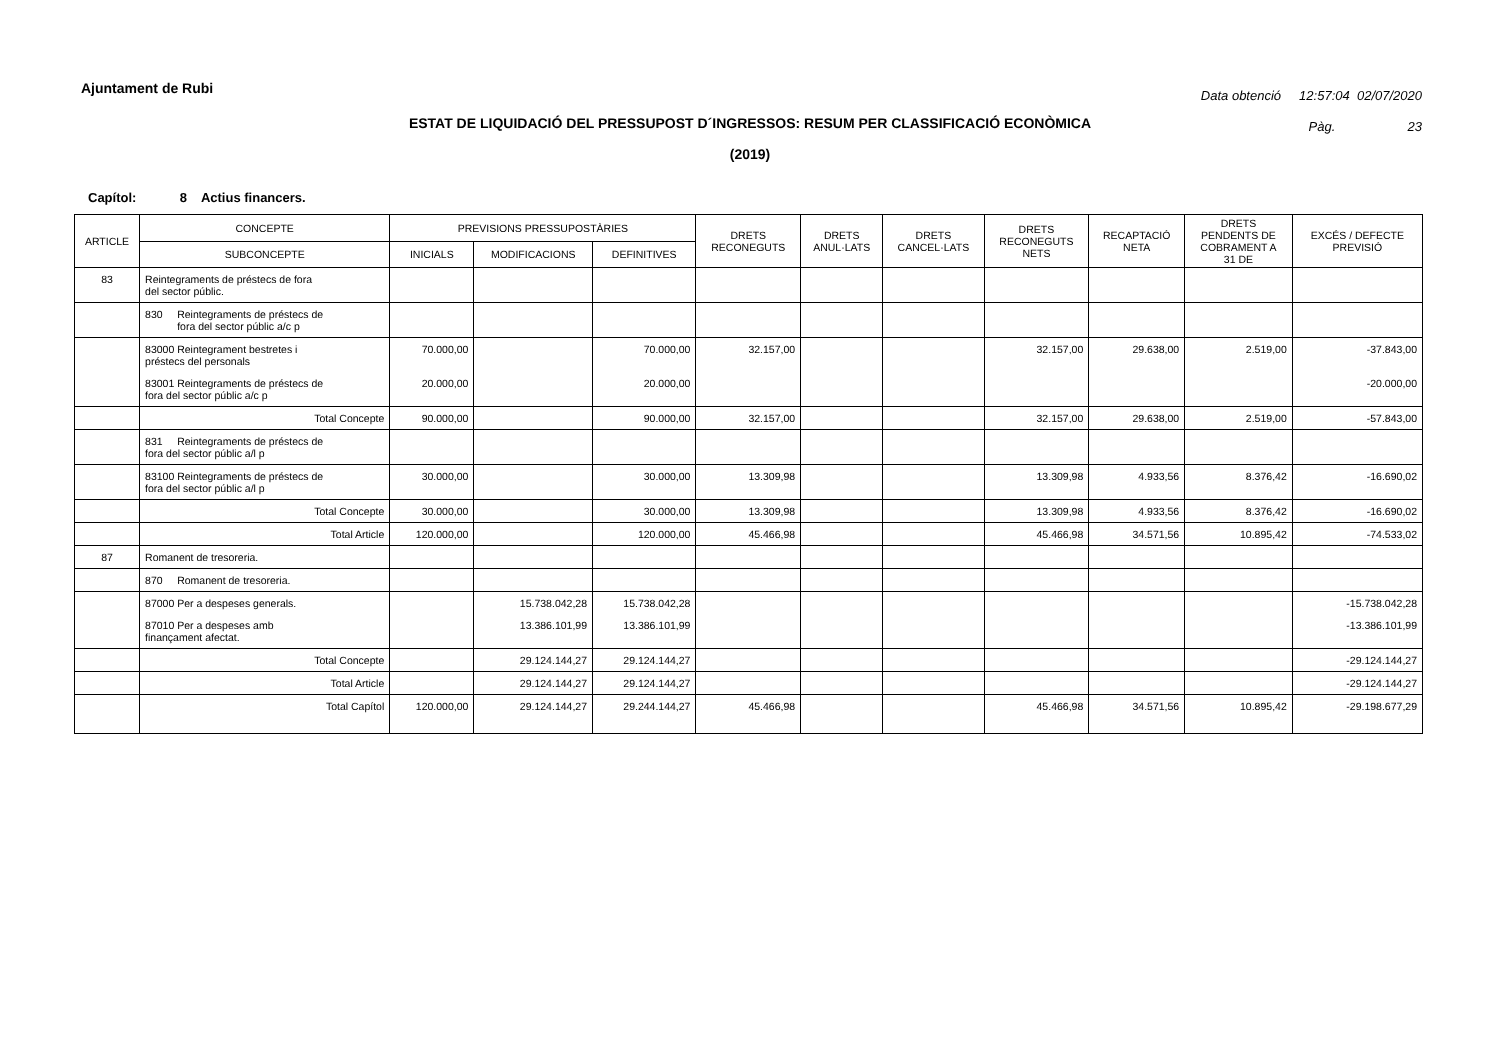Ajuntament de Rubi
Data obtenció 12:57:04 02/07/2020
Pàg. 23
ESTAT DE LIQUIDACIÓ DEL PRESSUPOST D´INGRESSOS: RESUM PER CLASSIFICACIÓ ECONÒMICA
(2019)
Capítol: 8 Actius financers.
| ARTICLE | CONCEPTE | PREVISIONS PRESSUPOSTÀRIES | | | DRETS RECONEGUTS | DRETS ANUL·LATS | DRETS CANCEL·LATS | DRETS RECONEGUTS NETS | RECAPTACIÓ NETA | DRETS PENDENTS DE COBRAMENT A 31 DE | EXCÉS / DEFECTE PREVISIÓ |
| --- | --- | --- | --- | --- | --- | --- | --- | --- | --- | --- | --- |
| | SUBCONCEPTE | INICIALS | MODIFICACIONS | DEFINITIVES | | | | | | | |
| 83 | Reintegraments de préstecs de fora del sector públic. | | | | | | | | | | |
| | 830 Reintegraments de préstecs de fora del sector públic a/c p | | | | | | | | | | |
| | 83000 Reintegrament bestretes i préstecs del personals | 70.000,00 | | 70.000,00 | 32.157,00 | | | 32.157,00 | 29.638,00 | 2.519,00 | -37.843,00 |
| | 83001 Reintegraments de préstecs de fora del sector públic a/c p | 20.000,00 | | 20.000,00 | | | | | | | -20.000,00 |
| | Total Concepte | 90.000,00 | | 90.000,00 | 32.157,00 | | | 32.157,00 | 29.638,00 | 2.519,00 | -57.843,00 |
| | 831 Reintegraments de préstecs de fora del sector públic a/l p | | | | | | | | | | |
| | 83100 Reintegraments de préstecs de fora del sector públic a/l p | 30.000,00 | | 30.000,00 | 13.309,98 | | | 13.309,98 | 4.933,56 | 8.376,42 | -16.690,02 |
| | Total Concepte | 30.000,00 | | 30.000,00 | 13.309,98 | | | 13.309,98 | 4.933,56 | 8.376,42 | -16.690,02 |
| | Total Article | 120.000,00 | | 120.000,00 | 45.466,98 | | | 45.466,98 | 34.571,56 | 10.895,42 | -74.533,02 |
| 87 | Romanent de tresoreria. | | | | | | | | | | |
| | 870 Romanent de tresoreria. | | | | | | | | | | |
| | 87000 Per a despeses generals. | | 15.738.042,28 | 15.738.042,28 | | | | | | | -15.738.042,28 |
| | 87010 Per a despeses amb finançament afectat. | | 13.386.101,99 | 13.386.101,99 | | | | | | | -13.386.101,99 |
| | Total Concepte | | 29.124.144,27 | 29.124.144,27 | | | | | | | -29.124.144,27 |
| | Total Article | | 29.124.144,27 | 29.124.144,27 | | | | | | | -29.124.144,27 |
| | Total Capítol | 120.000,00 | 29.124.144,27 | 29.244.144,27 | 45.466,98 | | | 45.466,98 | 34.571,56 | 10.895,42 | -29.198.677,29 |